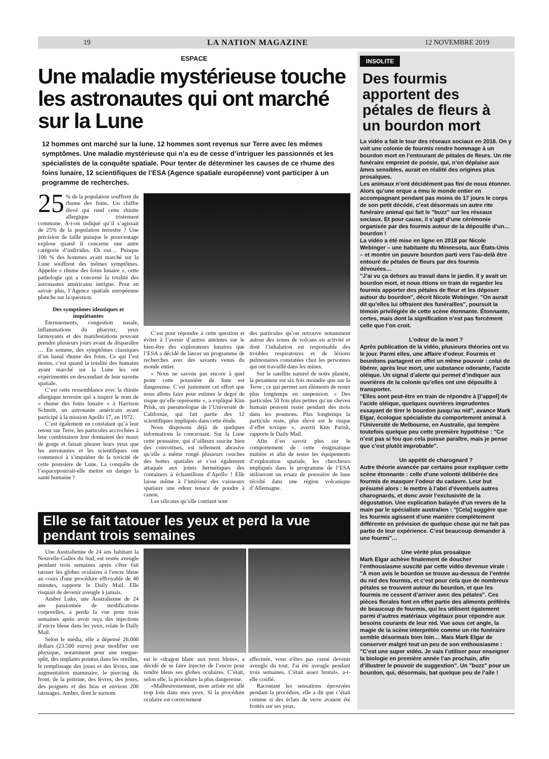19 LA NATION MAGAZINE 12 NOVEMBRE 2019
ESPACE
Une maladie mystérieuse touche les astronautes qui ont marché sur la Lune
12 hommes ont marché sur la lune. 12 hommes sont revenus sur Terre avec les mêmes symptômes. Une maladie mystérieuse qui n’a eu de cesse d’intriguer les passionnés et les spécialistes de la conquête spatiale. Pour tenter de déterminer les causes de ce rhume des foins lunaire, 12 scientifiques de l’ESA (Agence spatiale européenne) vont participer à un programme de recherches.
25% de la population souffrent du rhume des foins. Un chiffre élevé qui rend cette rhinite allergique tristement commune. A-t-on indiqué qu’il s’agissait de 25% de la population terrestre ? Une précision de taille puisque le pourcentage explose quand il concerne une autre catégorie d’individus. Eh oui… Puisque 100 % des hommes ayant marché sur la Lune souffrent des mêmes symptômes. Appelée « rhume des foins lunaire », cette pathologie qui a concerné la totalité des astronautes américains intrigue. Pour en savoir plus, l’Agence spatiale européenne planche sur la question.
Des symptômes identiques et inquiétantes
Eternuements, congestion nasale, inflammations du pharynx, yeux larmoyants et des manifestations pouvant prendre plusieurs jours avant de disparaître … En somme, des symptômes classiques d’un banal rhume des foins. Ce qui l’est moins, c’est quand la totalité des humains ayant marché sur la Lune les ont expérimentés en descendant de leur navette spatiale.
C’est cette ressemblance avec la rhinite allergique terrestre qui a inspiré le nom de « rhume des foins lunaire » à Harrison Schmitt, un astronaute américain ayant participé à la mission Apollo 17, en 1972.
C’est également en constatant qu’à leur retour sur Terre, les particules accrochées à leur combinaison leur donnaient des maux de gorge et faisait pleurer leurs yeux que les astronautes et les scientifiques ont commencé à s’inquiéter de la toxicité de cette poussière de Lune. La conquête de l’espacepourrait-elle mettre en danger la santé humaine ?
C’est pour répondre à cette question et éviter à l’avenir d’autres atteintes sur le bien-être des explorateurs lunaires que l’ESA a décidé de lancer un programme de recherches avec des savants venus du monde entier.
« Nous ne savons pas encore à quel point cette poussière de lune est dangereuse. C’est justement cet effort que nous allons faire pour estimer le degré de risque qu’elle représente », a expliqué Kim Prisk, un pneumologue de l’Université de Californie, qui fait partie des 12 scientifiques impliqués dans cette étude.
Nous disposons déjà de quelques informations la concernant. Sur la Lune cette poussière, qui d’ailleurs suscite bien des convoitises, est tellement abrasive qu’elle a même rongé plusieurs couches des bottes spatiales et s’est également attaquée aux joints hermétiques des containers à échantillons d’Apollo ! Elle laisse même à l’intérieur des vaisseaux spatiaux une odeur tenace de poudre à canon.
Les silicates qu’elle contient sont
des particules qu’on retrouve notamment autour des zones de volcans en activité et dont l’inhalation est responsable des troubles respiratoires et de lésions pulmonaires constatées chez les personnes qui ont travaillé dans les mines.
Sur le satellite naturel de notre planète, la pesanteur est six fois moindre que sur la Terre ; ce qui permet aux éléments de rester plus longtemps en suspension. « Des particules 50 fois plus petites qu’un cheveu humain peuvent rester pendant des mois dans les poumons. Plus longtemps la particule reste, plus élevé est le risque d’effet toxique », avertit Kim Parisk, rapporte le Daily Mail.
Afin d’en savoir plus sur le comportement de cette énigmatique matière et afin de tester les équipements d’exploration spatiale, les chercheurs impliqués dans le programme de l’ESA utiliseront un ersatz de poussière de lune récolté dans une région volcanique d’Allemagne.
Elle se fait tatouer les yeux et perd la vue pendant trois semaines
Une Australienne de 24 ans habitant la Nouvelle-Galles du Sud, est restée aveugle pendant trois semaines après s'être fait tatouer les globes oculaires à l'encre bleue au cours d'une procédure effroyable de 40 minutes, rapporte le Daily Mail. Elle risquait de devenir aveugle à jamais.
Amber Luke, une Australienne de 24 ans passionnée de modifications corporelles, a perdu la vue pour trois semaines après avoir reçu des injections d’encre bleue dans les yeux, relate le Daily Mail.
Selon le média, elle a dépensé 26.000 dollars (23.500 euros) pour modifier son physique, notamment pour une tongue- split, des implants pointus dans les oreilles, le remplissage des joues et des lèvres, une augmentation mammaire, le piercing du front, de la poitrine, des lèvres, des joues, des poignets et des bras et environ 200 tatouages. Amber, dont le surnom
est le «dragon blanc aux yeux bleus», a décidé de se faire injecter de l’encre pour rendre bleus ses globes oculaires. C’était, selon elle, la procédure la plus dangereuse.
«Malheureusement, mon artiste est allé trop loin dans mes yeux. Si la procédure oculaire est correctement
effectuée, vous n'êtes pas censé devenir aveugle du tout. J'ai été aveugle pendant trois semaines. C'était assez brutal», a-t-elle confié.
Racontant les sensations éprouvées pendant la procédure, elle a dit que c’était comme si des éclats de verre avaient été frottés sur ses yeux.
INSOLITE
Des fourmis apportent des pétales de fleurs à un bourdon mort
La vidéo a fait le tour des réseaux sociaux en 2018. On y voit une colonie de fourmis rendre hommage à un bourdon mort en l’entourant de pétales de fleurs. Un rite funéraire empreint de poésie, qui, n’en déplaise aux âmes sensibles, aurait en réalité des origines plus prosaïques.
Les animaux n’ont décidément pas fini de nous étonner. Alors qu’une orque a ému le monde entier en accompagnant pendant pas moins de 17 jours le corps de son petit décédé, c’est désormais un autre rite funéraire animal qui fait le "buzz" sur les réseaux sociaux. Et pour cause, il s’agit d’une cérémonie organisée par des fourmis autour de la dépouille d’un… bourdon !
La vidéo a été mise en ligne en 2018 par Nicole Webinger – une habitante du Minnesota, aux États-Unis – et montre un pauvre bourdon parti vers l’au-delà être entouré de pétales de fleurs par des fourmis dévouées…
"J’ai vu ça dehors au travail dans le jardin. Il y avait un bourdon mort, et nous étions en train de regarder les fourmis apporter des pétales de fleur et les déposer autour du bourdon", décrit Nicole Webinger. "On aurait dit qu’elles lui offraient des funérailles", poursuit la témoin privilégiée de cette scène étonnante. Étonnante, certes, mais dont la signification n’est pas forcément celle que l’on croit.
L’odeur de la mort ?
Après publication de la vidéo, plusieurs théories ont vu le jour. Parmi elles, une affaire d'odeur. Fourmis et bourdons partagent en effet un même pouvoir : celui de libérer, après leur mort, une substance odorante, l’acide oléique. Un signal d’alerte qui permet d’indiquer aux ouvrières de la colonie qu’elles ont une dépouille à transporter.
"Elles sont peut-être en train de répondre à [l’appel] de l’acide oléique, quelques ouvrières imprudentes essayant de tirer le bourdon jusqu’au nid", avance Mark Elgar, écologue spécialiste du comportement animal à l’Université de Melbourne, en Australie, qui tempère toutefois quelque peu cette première hypothèse : "Ce n’est pas si fou que cela puisse paraître, mais je pense que c’est plutôt improbable".
Un appétit de charognard ?
Autre théorie avancée par certains pour expliquer cette scène étonnante : celle d’une volonté délibérée des fourmis de masquer l’odeur du cadavre. Leur but présumé alors : le mettre à l’abri d’éventuels autres charognards, et donc avoir l’exclusivité de la dégustation. Une explication balayée d’un revers de la main par le spécialiste australien : "[Cela] suggère que les fourmis agissent d’une manière complètement différente en prévision de quelque chose qui ne fait pas partie de leur expérience. C’est beaucoup demander à une fourmi"…
Une vérité plus prosaïque
Mark Elgar achève finalement de doucher l’enthousiasme suscité par cette vidéo devenue virale : "À mon avis le bourdon se trouve au-dessus de l’entrée du nid des fourmis, et c’est pour cela que de nombreux pétales se trouvent autour du bourdon, et que les fourmis ne cessent d’arriver avec des pétales". Ces pièces florales font en effet partie des aliments préférés de beaucoup de fourmis, qui les utilisent également parmi d’autres matériaux végétaux pour répondre aux besoins courants de leur nid. Vue sous cet angle, la magie de la scène interprétée comme un rite funéraire semble désormais bien loin… Mais Mark Elgar de conserver malgré tout un peu de son enthousiasme :
"C’est une super vidéo. Je vais l’utiliser pour enseigner la biologie en première année l’an prochain, afin d’illustrer le pouvoir de suggestion". Un "buzz" pour un bourdon, qui, désormais, bat quelque peu de l’aile !